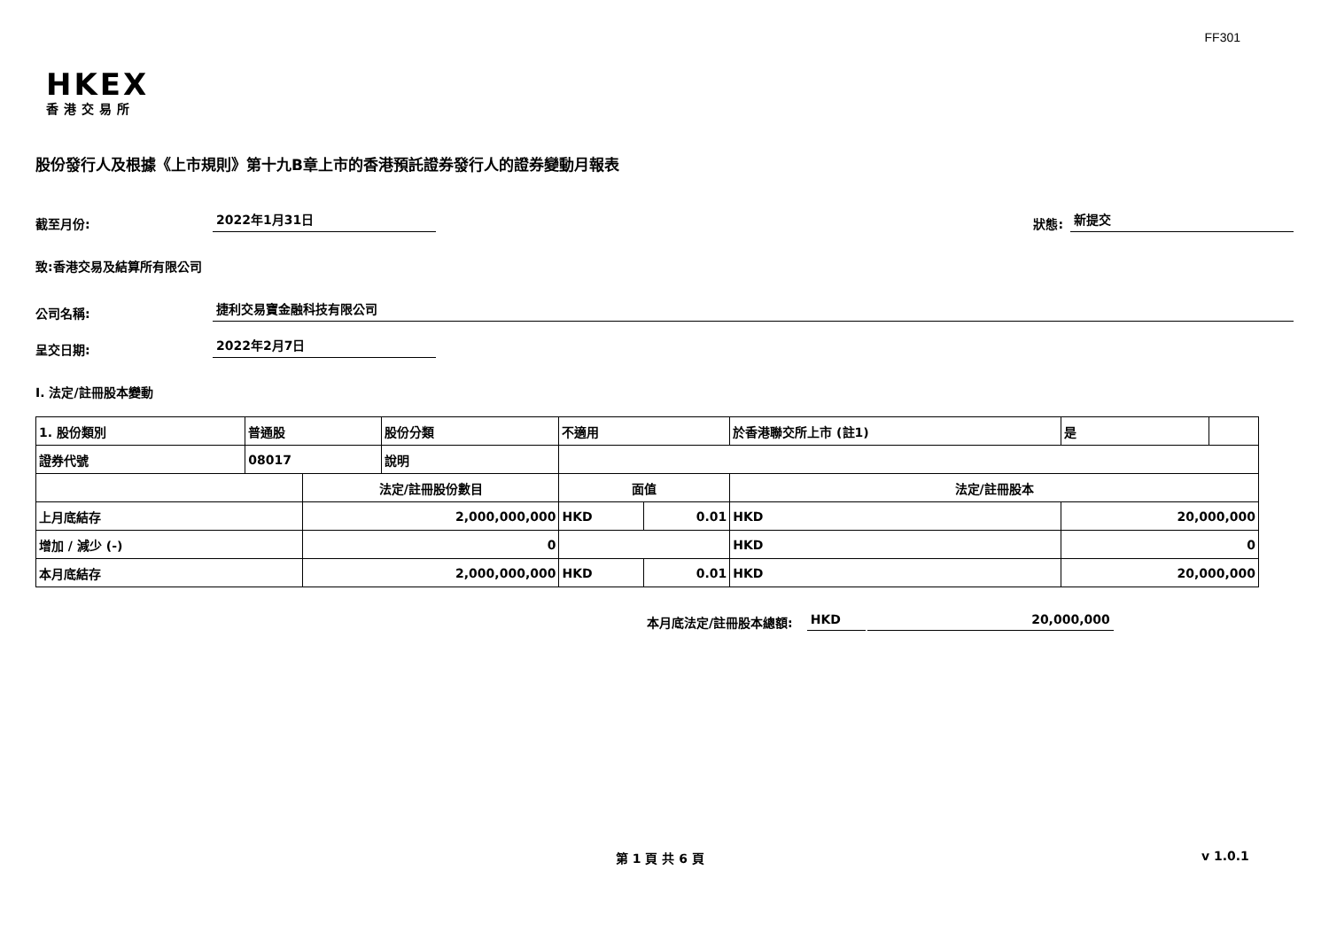FF301
HKEX
香港交易所
股份發行人及根據《上市規則》第十九B章上市的香港預託證券發行人的證券變動月報表
截至月份: 2022年1月31日 狀態: 新提交
致:香港交易及結算所有限公司
公司名稱: 捷利交易寶金融科技有限公司
呈交日期: 2022年2月7日
I. 法定/註冊股本變動
| 1. 股份類別 | 普通股 | | 股份分類 | 不適用 | | | 於香港聯交所上市 (註1) | 是 | |
| 證券代號 | 08017 | | 說明 | | | | | | |
| | | 法定/註冊股份數目 | | | 面值 | | 法定/註冊股本 | | |
| 上月底結存 | | 2,000,000,000 | | | HKD | 0.01 | HKD | 20,000,000 | |
| 增加 / 減少 (-) | | 0 | | | | | HKD | 0 | |
| 本月底結存 | | 2,000,000,000 | | | HKD | 0.01 | HKD | 20,000,000 | |
本月底法定/註冊股本總額: HKD 20,000,000
第 1 頁 共 6 頁 v 1.0.1